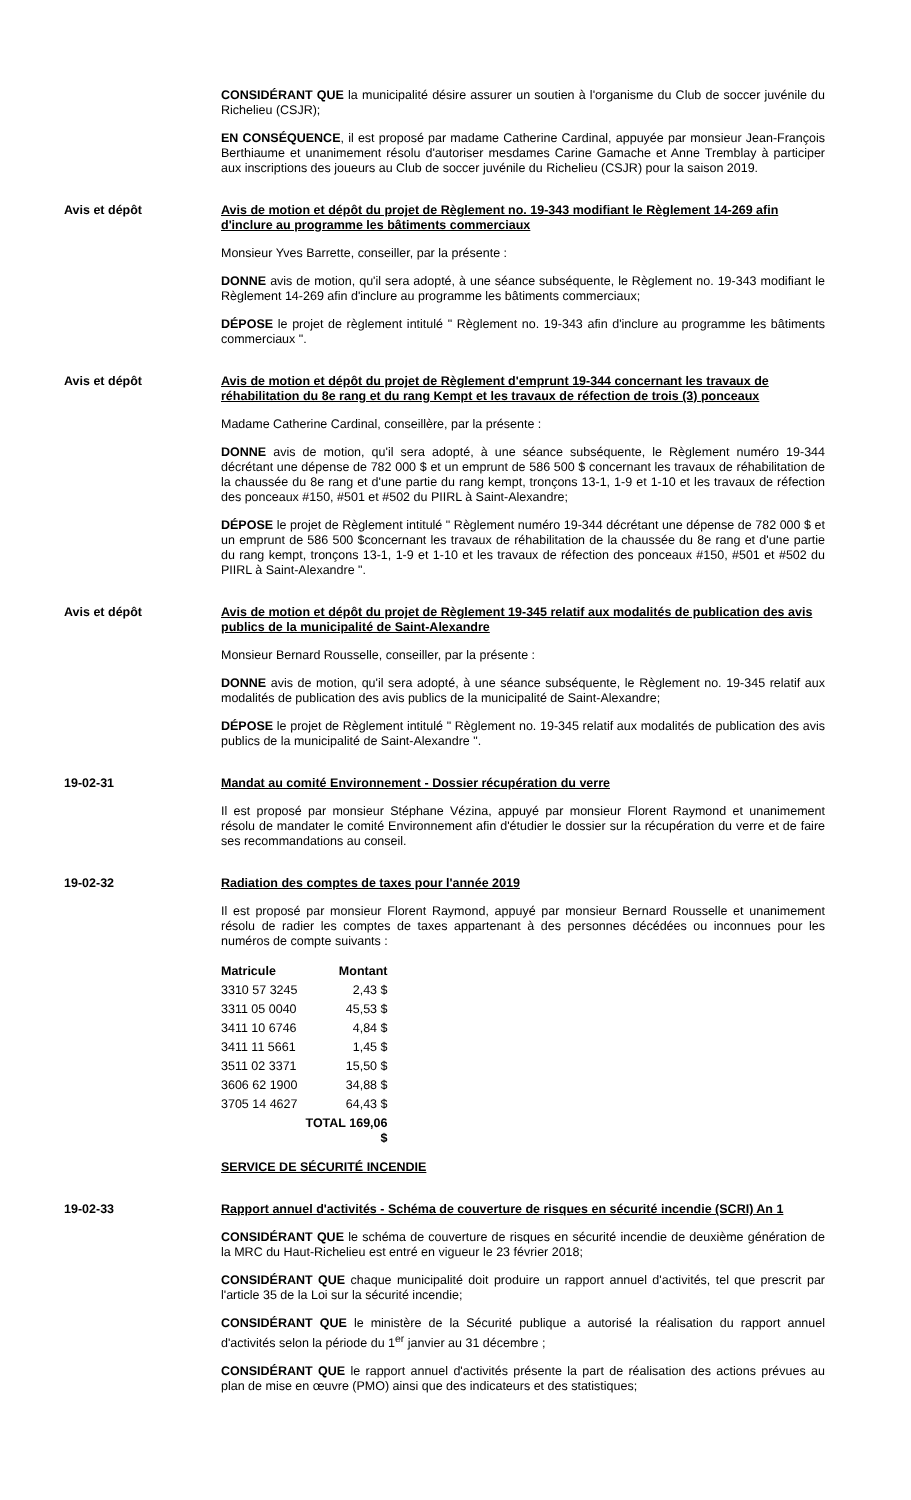CONSIDÉRANT QUE la municipalité désire assurer un soutien à l'organisme du Club de soccer juvénile du Richelieu (CSJR);
EN CONSÉQUENCE, il est proposé par madame Catherine Cardinal, appuyée par monsieur Jean-François Berthiaume et unanimement résolu d'autoriser mesdames Carine Gamache et Anne Tremblay à participer aux inscriptions des joueurs au Club de soccer juvénile du Richelieu (CSJR) pour la saison 2019.
Avis et dépôt Avis de motion et dépôt du projet de Règlement no. 19-343 modifiant le Règlement 14-269 afin d'inclure au programme les bâtiments commerciaux
Monsieur Yves Barrette, conseiller, par la présente :
DONNE avis de motion, qu'il sera adopté, à une séance subséquente, le Règlement no. 19-343 modifiant le Règlement 14-269 afin d'inclure au programme les bâtiments commerciaux;
DÉPOSE le projet de règlement intitulé " Règlement no. 19-343 afin d'inclure au programme les bâtiments commerciaux ".
Avis et dépôt Avis de motion et dépôt du projet de Règlement d'emprunt 19-344 concernant les travaux de réhabilitation du 8e rang et du rang Kempt et les travaux de réfection de trois (3) ponceaux
Madame Catherine Cardinal, conseillère, par la présente :
DONNE avis de motion, qu'il sera adopté, à une séance subséquente, le Règlement numéro 19-344 décrétant une dépense de 782 000 $ et un emprunt de 586 500 $ concernant les travaux de réhabilitation de la chaussée du 8e rang et d'une partie du rang kempt, tronçons 13-1, 1-9 et 1-10 et les travaux de réfection des ponceaux #150, #501 et #502 du PIIRL à Saint-Alexandre;
DÉPOSE le projet de Règlement intitulé " Règlement numéro 19-344 décrétant une dépense de 782 000 $ et un emprunt de 586 500 $concernant les travaux de réhabilitation de la chaussée du 8e rang et d'une partie du rang kempt, tronçons 13-1, 1-9 et 1-10 et les travaux de réfection des ponceaux #150, #501 et #502 du PIIRL à Saint-Alexandre ".
Avis et dépôt Avis de motion et dépôt du projet de Règlement 19-345 relatif aux modalités de publication des avis publics de la municipalité de Saint-Alexandre
Monsieur Bernard Rousselle, conseiller, par la présente :
DONNE avis de motion, qu'il sera adopté, à une séance subséquente, le Règlement no. 19-345 relatif aux modalités de publication des avis publics de la municipalité de Saint-Alexandre;
DÉPOSE le projet de Règlement intitulé " Règlement no. 19-345 relatif aux modalités de publication des avis publics de la municipalité de Saint-Alexandre ".
19-02-31 Mandat au comité Environnement - Dossier récupération du verre
Il est proposé par monsieur Stéphane Vézina, appuyé par monsieur Florent Raymond et unanimement résolu de mandater le comité Environnement afin d'étudier le dossier sur la récupération du verre et de faire ses recommandations au conseil.
19-02-32 Radiation des comptes de taxes pour l'année 2019
Il est proposé par monsieur Florent Raymond, appuyé par monsieur Bernard Rousselle et unanimement résolu de radier les comptes de taxes appartenant à des personnes décédées ou inconnues pour les numéros de compte suivants :
| Matricule | Montant |
| --- | --- |
| 3310 57 3245 | 2,43 $ |
| 3311 05 0040 | 45,53 $ |
| 3411 10 6746 | 4,84 $ |
| 3411 11 5661 | 1,45 $ |
| 3511 02 3371 | 15,50 $ |
| 3606 62 1900 | 34,88 $ |
| 3705 14 4627 | 64,43 $ |
| | TOTAL 169,06 $ |
SERVICE DE SÉCURITÉ INCENDIE
19-02-33 Rapport annuel d'activités - Schéma de couverture de risques en sécurité incendie (SCRI) An 1
CONSIDÉRANT QUE le schéma de couverture de risques en sécurité incendie de deuxième génération de la MRC du Haut-Richelieu est entré en vigueur le 23 février 2018;
CONSIDÉRANT QUE chaque municipalité doit produire un rapport annuel d'activités, tel que prescrit par l'article 35 de la Loi sur la sécurité incendie;
CONSIDÉRANT QUE le ministère de la Sécurité publique a autorisé la réalisation du rapport annuel d'activités selon la période du 1<sup>er</sup> janvier au 31 décembre ;
CONSIDÉRANT QUE le rapport annuel d'activités présente la part de réalisation des actions prévues au plan de mise en œuvre (PMO) ainsi que des indicateurs et des statistiques;